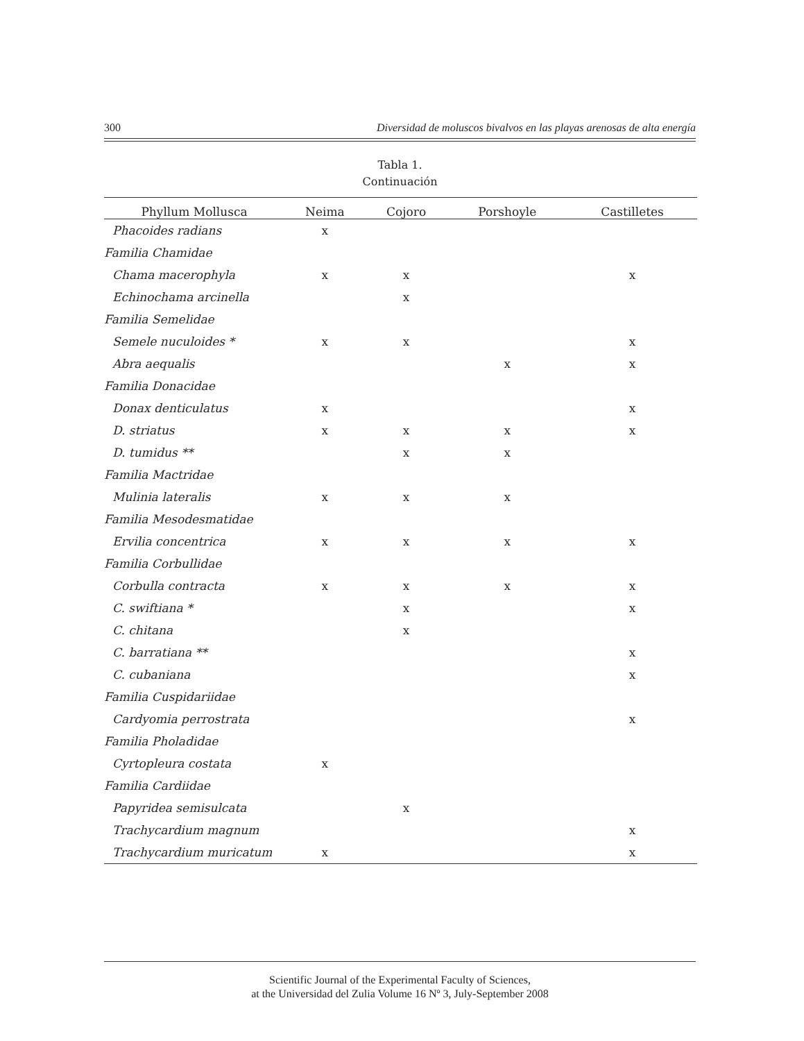300 Diversidad de moluscos bivalvos en las playas arenosas de alta energía
Tabla 1.
Continuación
| Phyllum Mollusca | Neima | Cojoro | Porshoyle | Castilletes |
| --- | --- | --- | --- | --- |
| Phacoides radians | x | | | |
| Familia Chamidae | | | | |
| Chama macerophyla | x | x | | x |
| Echinochama arcinella | | x | | |
| Familia Semelidae | | | | |
| Semele nuculoides * | x | x | | x |
| Abra aequalis | | | x | x |
| Familia Donacidae | | | | |
| Donax denticulatus | x | | | x |
| D. striatus | x | x | x | x |
| D. tumidus ** | | x | x | |
| Familia Mactridae | | | | |
| Mulinia lateralis | x | x | x | |
| Familia Mesodesmatidae | | | | |
| Ervilia concentrica | x | x | x | x |
| Familia Corbullidae | | | | |
| Corbulla contracta | x | x | x | x |
| C. swiftiana * | | x | | x |
| C. chitana | | x | | |
| C. barratiana ** | | | | x |
| C. cubaniana | | | | x |
| Familia Cuspidariidae | | | | |
| Cardyomia perrostrata | | | | x |
| Familia Pholadidae | | | | |
| Cyrtopleura costata | x | | | |
| Familia Cardiidae | | | | |
| Papyridea semisulcata | | x | | |
| Trachycardium magnum | | | | x |
| Trachycardium muricatum | x | | | x |
Scientific Journal of the Experimental Faculty of Sciences,
at the Universidad del Zulia Volume 16 Nº 3, July-September 2008